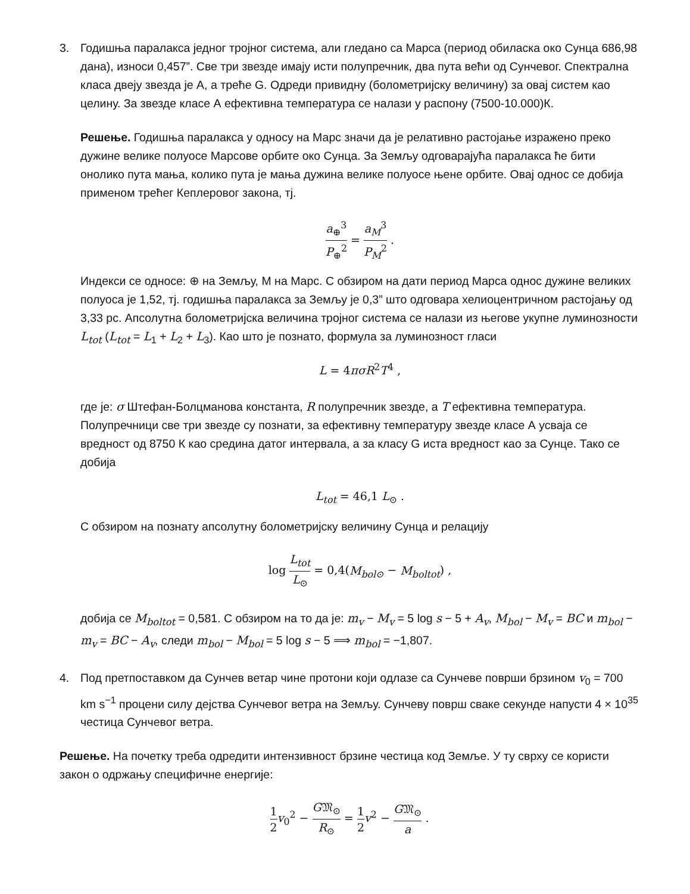3. Годишња паралакса једног тројног система, али гледано са Марса (период обиласка око Сунца 686,98 дана), износи 0,457”. Све три звезде имају исти полупречник, два пута већи од Сунчевог. Спектрална класа двеју звезда је А, а треће G. Одреди привидну (болометријску величину) за овај систем као целину. За звезде класе А ефективна температура се налази у распону (7500-10.000)К.
Решење. Годишња паралакса у односу на Марс значи да је релативно растојање изражено преко дужине велике полуосе Марсове орбите око Сунца. За Земљу одговарајућа паралакса ће бити онолико пута мања, колико пута је мања дужина велике полуосе њене орбите. Овај однос се добија применом трећег Кеплеровог закона, тј.
a<sub>⊕</sub><sup>3</sup> P<sub>⊕</sub><sup>2</sup> = a<sub>M</sub><sup>3</sup> P<sub>M</sub><sup>2</sup> .
Индекси се односе: ⊕ на Земљу, M на Марс. С обзиром на дати период Марса однос дужине великих полуоса је 1,52, тј. годишња паралакса за Земљу је 0,3” што одговара хелиоцентричном растојању од 3,33 pc. Апсолутна болометријска величина тројног система се налази из његове укупне луминозности L<sub>tot</sub> (L<sub>tot</sub> = L<sub>1</sub> + L<sub>2</sub> + L<sub>3</sub>). Као што је познато, формула за луминозност гласи
L = 4πσR<sup>2</sup>T<sup>4</sup> ,
где је: σ Штефан-Болцманова константа, R полупречник звезде, а T ефективна температура. Полупречници све три звезде су познати, за ефективну температуру звезде класе А усваја се вредност од 8750 К као средина датог интервала, а за класу G иста вредност као за Сунце. Тако се добија
L<sub>tot</sub> = 46,1 L<sub>⊙</sub> .
С обзиром на познату апсолутну болометријску величину Сунца и релацију
log L<sub>tot</sub> L<sub>⊙</sub> = 0,4(M<sub>bol⊙</sub> − M<sub>boltot</sub>) ,
добија се M<sub>boltot</sub> = 0,581. С обзиром на то да је: m<sub>v</sub> − M<sub>v</sub> = 5 log s − 5 + A<sub>v</sub>, M<sub>bol</sub> − M<sub>v</sub> = BC и m<sub>bol</sub> − m<sub>v</sub> = BC − A<sub>v</sub>, следи m<sub>bol</sub> − M<sub>bol</sub> = 5 log s − 5 ⟹ m<sub>bol</sub> = −1,807.
4. Под претпоставком да Сунчев ветар чине протони који одлазе са Сунчеве површи брзином v<sub>0</sub> = 700 km s<sup>−1</sup> процени силу дејства Сунчевог ветра на Земљу. Сунчеву површ сваке секунде напусти 4 × 10<sup>35</sup> честица Сунчевог ветра.
Решење. На почетку треба одредити интензивност брзине честица код Земље. У ту сврху се користи закон о одржању специфичне енергије:
1 2 v<sub>0</sub><sup>2</sup> − G𝔐<sub>⊙</sub> R<sub>⊙</sub> = 1 2 v<sup>2</sup> − G𝔐<sub>⊙</sub> a .